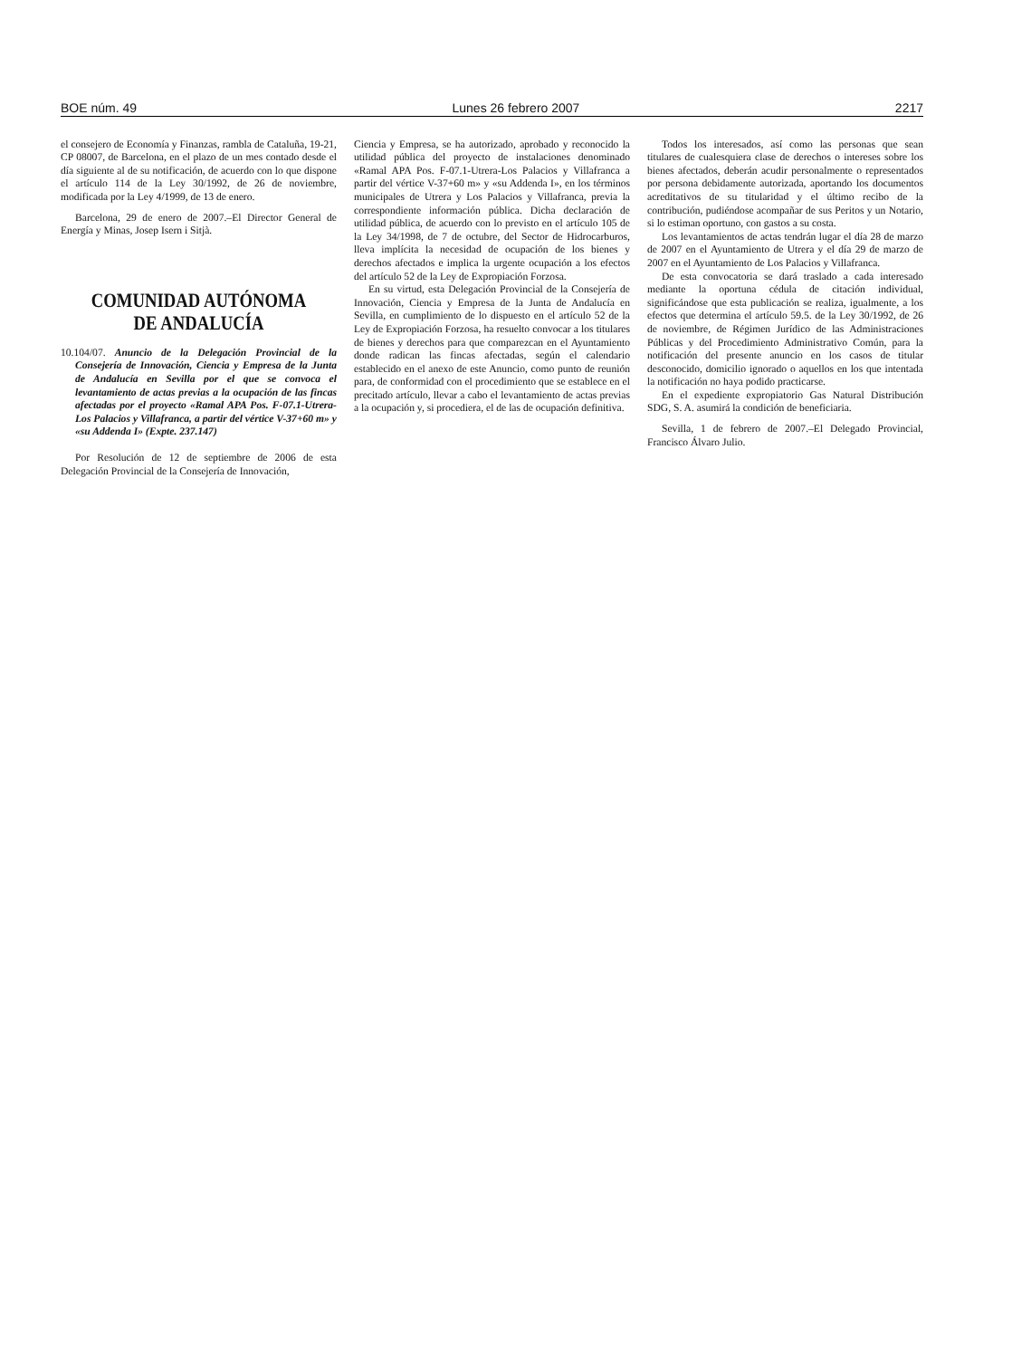BOE núm. 49 Lunes 26 febrero 2007 2217
el consejero de Economía y Finanzas, rambla de Cataluña, 19-21, CP 08007, de Barcelona, en el plazo de un mes contado desde el día siguiente al de su notificación, de acuerdo con lo que dispone el artículo 114 de la Ley 30/1992, de 26 de noviembre, modificada por la Ley 4/1999, de 13 de enero.
Barcelona, 29 de enero de 2007.–El Director General de Energía y Minas, Josep Isern i Sitjà.
COMUNIDAD AUTÓNOMA
DE ANDALUCÍA
10.104/07. Anuncio de la Delegación Provincial de la Consejería de Innovación, Ciencia y Empresa de la Junta de Andalucía en Sevilla por el que se convoca el levantamiento de actas previas a la ocupación de las fincas afectadas por el proyecto «Ramal APA Pos. F-07.1-Utrera-Los Palacios y Villafranca, a partir del vértice V-37+60 m» y «su Addenda I» (Expte. 237.147)
Por Resolución de 12 de septiembre de 2006 de esta Delegación Provincial de la Consejería de Innovación,
Ciencia y Empresa, se ha autorizado, aprobado y reconocido la utilidad pública del proyecto de instalaciones denominado «Ramal APA Pos. F-07.1-Utrera-Los Palacios y Villafranca a partir del vértice V-37+60 m» y «su Addenda I», en los términos municipales de Utrera y Los Palacios y Villafranca, previa la correspondiente información pública. Dicha declaración de utilidad pública, de acuerdo con lo previsto en el artículo 105 de la Ley 34/1998, de 7 de octubre, del Sector de Hidrocarburos, lleva implícita la necesidad de ocupación de los bienes y derechos afectados e implica la urgente ocupación a los efectos del artículo 52 de la Ley de Expropiación Forzosa.
En su virtud, esta Delegación Provincial de la Consejería de Innovación, Ciencia y Empresa de la Junta de Andalucía en Sevilla, en cumplimiento de lo dispuesto en el artículo 52 de la Ley de Expropiación Forzosa, ha resuelto convocar a los titulares de bienes y derechos para que comparezcan en el Ayuntamiento donde radican las fincas afectadas, según el calendario establecido en el anexo de este Anuncio, como punto de reunión para, de conformidad con el procedimiento que se establece en el precitado artículo, llevar a cabo el levantamiento de actas previas a la ocupación y, si procediera, el de las de ocupación definitiva.
Todos los interesados, así como las personas que sean titulares de cualesquiera clase de derechos o intereses sobre los bienes afectados, deberán acudir personalmente o representados por persona debidamente autorizada, aportando los documentos acreditativos de su titularidad y el último recibo de la contribución, pudiéndose acompañar de sus Peritos y un Notario, si lo estiman oportuno, con gastos a su costa.
Los levantamientos de actas tendrán lugar el día 28 de marzo de 2007 en el Ayuntamiento de Utrera y el día 29 de marzo de 2007 en el Ayuntamiento de Los Palacios y Villafranca.
De esta convocatoria se dará traslado a cada interesado mediante la oportuna cédula de citación individual, significándose que esta publicación se realiza, igualmente, a los efectos que determina el artículo 59.5. de la Ley 30/1992, de 26 de noviembre, de Régimen Jurídico de las Administraciones Públicas y del Procedimiento Administrativo Común, para la notificación del presente anuncio en los casos de titular desconocido, domicilio ignorado o aquellos en los que intentada la notificación no haya podido practicarse.
En el expediente expropiatorio Gas Natural Distribución SDG, S. A. asumirá la condición de beneficiaria.
Sevilla, 1 de febrero de 2007.–El Delegado Provincial, Francisco Álvaro Julio.